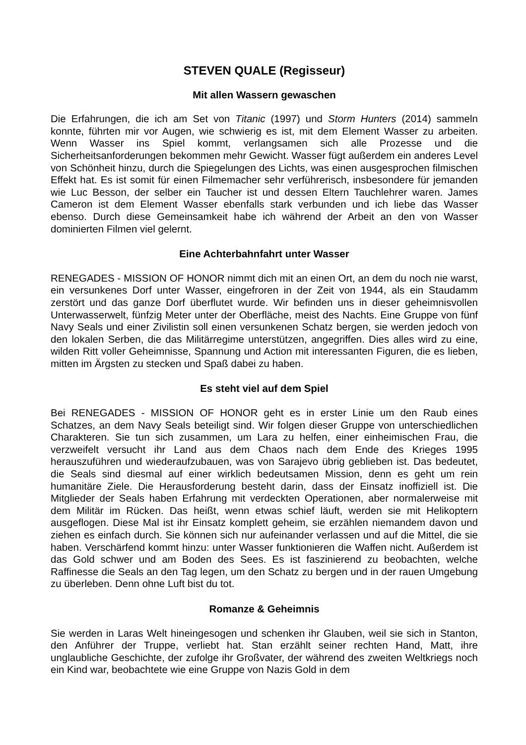STEVEN QUALE (Regisseur)
Mit allen Wassern gewaschen
Die Erfahrungen, die ich am Set von Titanic (1997) und Storm Hunters (2014) sammeln konnte, führten mir vor Augen, wie schwierig es ist, mit dem Element Wasser zu arbeiten. Wenn Wasser ins Spiel kommt, verlangsamen sich alle Prozesse und die Sicherheitsanforderungen bekommen mehr Gewicht. Wasser fügt außerdem ein anderes Level von Schönheit hinzu, durch die Spiegelungen des Lichts, was einen ausgesprochen filmischen Effekt hat. Es ist somit für einen Filmemacher sehr verführerisch, insbesondere für jemanden wie Luc Besson, der selber ein Taucher ist und dessen Eltern Tauchlehrer waren. James Cameron ist dem Element Wasser ebenfalls stark verbunden und ich liebe das Wasser ebenso. Durch diese Gemeinsamkeit habe ich während der Arbeit an den von Wasser dominierten Filmen viel gelernt.
Eine Achterbahnfahrt unter Wasser
RENEGADES - MISSION OF HONOR nimmt dich mit an einen Ort, an dem du noch nie warst, ein versunkenes Dorf unter Wasser, eingefroren in der Zeit von 1944, als ein Staudamm zerstört und das ganze Dorf überflutet wurde. Wir befinden uns in dieser geheimnisvollen Unterwasserwelt, fünfzig Meter unter der Oberfläche, meist des Nachts. Eine Gruppe von fünf Navy Seals und einer Zivilistin soll einen versunkenen Schatz bergen, sie werden jedoch von den lokalen Serben, die das Militärregime unterstützen, angegriffen. Dies alles wird zu eine, wilden Ritt voller Geheimnisse, Spannung und Action mit interessanten Figuren, die es lieben, mitten im Ärgsten zu stecken und Spaß dabei zu haben.
Es steht viel auf dem Spiel
Bei RENEGADES - MISSION OF HONOR geht es in erster Linie um den Raub eines Schatzes, an dem Navy Seals beteiligt sind. Wir folgen dieser Gruppe von unterschiedlichen Charakteren. Sie tun sich zusammen, um Lara zu helfen, einer einheimischen Frau, die verzweifelt versucht ihr Land aus dem Chaos nach dem Ende des Krieges 1995 herauszuführen und wiederaufzubauen, was von Sarajevo übrig geblieben ist. Das bedeutet, die Seals sind diesmal auf einer wirklich bedeutsamen Mission, denn es geht um rein humanitäre Ziele. Die Herausforderung besteht darin, dass der Einsatz inoffiziell ist. Die Mitglieder der Seals haben Erfahrung mit verdeckten Operationen, aber normalerweise mit dem Militär im Rücken. Das heißt, wenn etwas schief läuft, werden sie mit Helikoptern ausgeflogen. Diese Mal ist ihr Einsatz komplett geheim, sie erzählen niemandem davon und ziehen es einfach durch. Sie können sich nur aufeinander verlassen und auf die Mittel, die sie haben. Verschärfend kommt hinzu: unter Wasser funktionieren die Waffen nicht. Außerdem ist das Gold schwer und am Boden des Sees. Es ist faszinierend zu beobachten, welche Raffinesse die Seals an den Tag legen, um den Schatz zu bergen und in der rauen Umgebung zu überleben. Denn ohne Luft bist du tot.
Romanze & Geheimnis
Sie werden in Laras Welt hineingesogen und schenken ihr Glauben, weil sie sich in Stanton, den Anführer der Truppe, verliebt hat. Stan erzählt seiner rechten Hand, Matt, ihre unglaubliche Geschichte, der zufolge ihr Großvater, der während des zweiten Weltkriegs noch ein Kind war, beobachtete wie eine Gruppe von Nazis Gold in dem